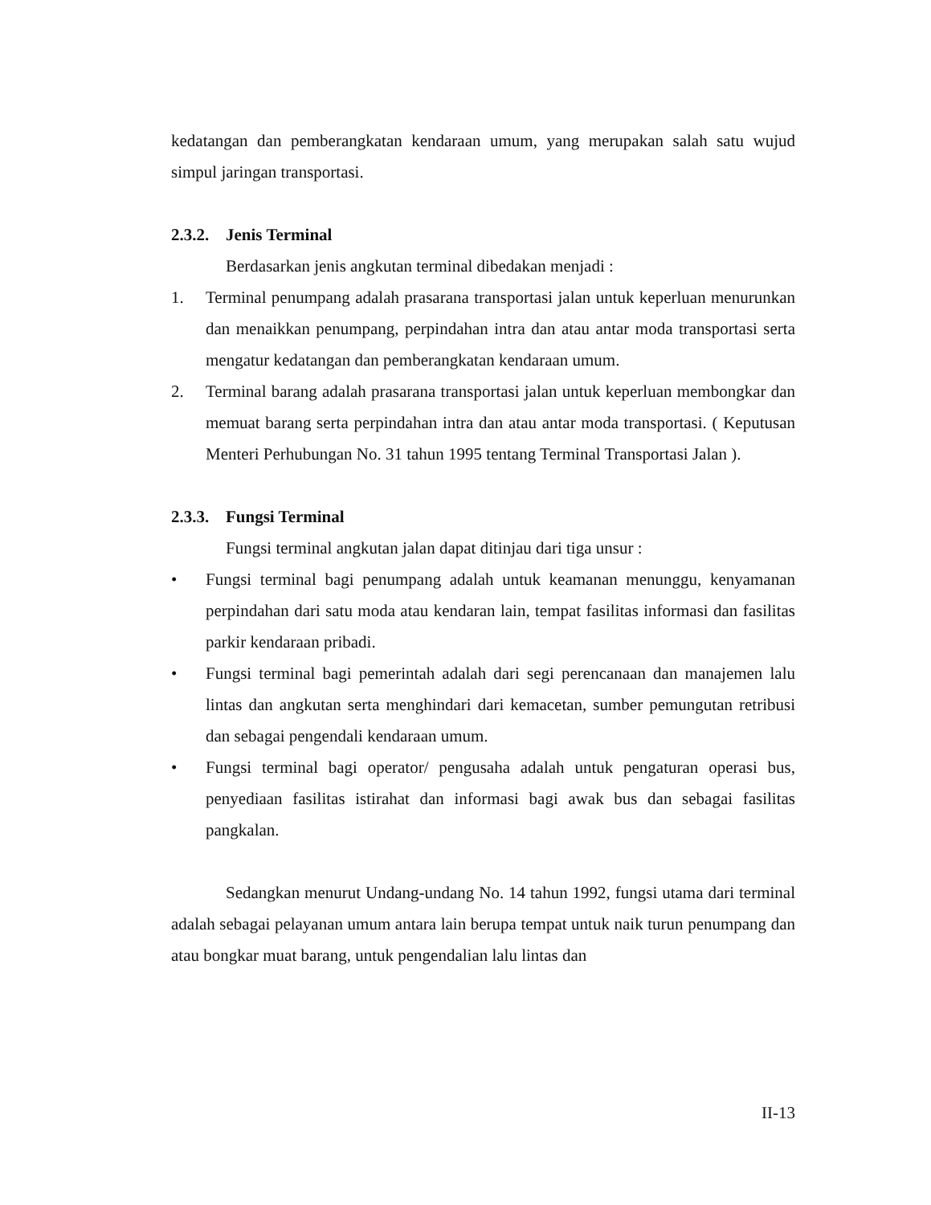kedatangan dan pemberangkatan kendaraan umum, yang merupakan salah satu wujud simpul jaringan transportasi.
2.3.2. Jenis Terminal
Berdasarkan jenis angkutan terminal dibedakan menjadi :
1. Terminal penumpang adalah prasarana transportasi jalan untuk keperluan menurunkan dan menaikkan penumpang, perpindahan intra dan atau antar moda transportasi serta mengatur kedatangan dan pemberangkatan kendaraan umum.
2. Terminal barang adalah prasarana transportasi jalan untuk keperluan membongkar dan memuat barang serta perpindahan intra dan atau antar moda transportasi. ( Keputusan Menteri Perhubungan No. 31 tahun 1995 tentang Terminal Transportasi Jalan ).
2.3.3. Fungsi Terminal
Fungsi terminal angkutan jalan dapat ditinjau dari tiga unsur :
• Fungsi terminal bagi penumpang adalah untuk keamanan menunggu, kenyamanan perpindahan dari satu moda atau kendaran lain, tempat fasilitas informasi dan fasilitas parkir kendaraan pribadi.
• Fungsi terminal bagi pemerintah adalah dari segi perencanaan dan manajemen lalu lintas dan angkutan serta menghindari dari kemacetan, sumber pemungutan retribusi dan sebagai pengendali kendaraan umum.
• Fungsi terminal bagi operator/ pengusaha adalah untuk pengaturan operasi bus, penyediaan fasilitas istirahat dan informasi bagi awak bus dan sebagai fasilitas pangkalan.
Sedangkan menurut Undang-undang No. 14 tahun 1992, fungsi utama dari terminal adalah sebagai pelayanan umum antara lain berupa tempat untuk naik turun penumpang dan atau bongkar muat barang, untuk pengendalian lalu lintas dan
II-13